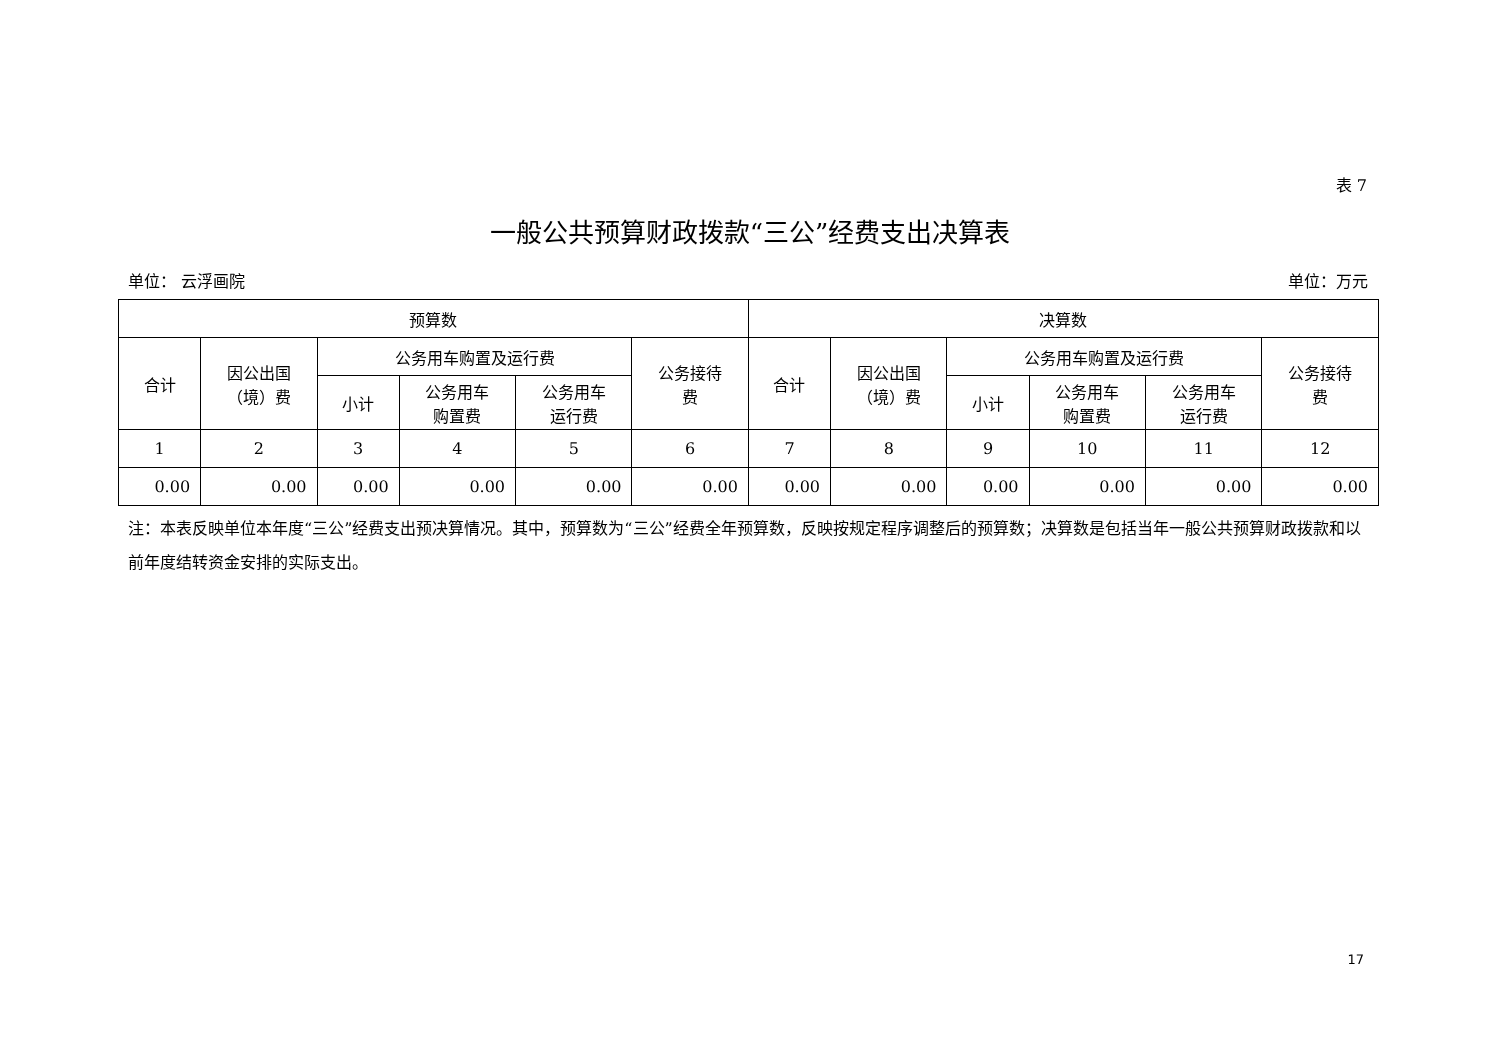表 7
一般公共预算财政拨款“三公”经费支出决算表
单位： 云浮画院 单位：万元
| 预算数 | | | | | | 决算数 | | | | | |
| --- | --- | --- | --- | --- | --- | --- | --- | --- | --- | --- | --- |
| 合计 | 因公出国 （境）费 | 公务用车购置及运行费 | | | 公务接待 费 | 合计 | 因公出国 （境）费 | 公务用车购置及运行费 | | | 公务接待 费 |
| | | 小计 | 公务用车 购置费 | 公务用车 运行费 | | | | 小计 | 公务用车 购置费 | 公务用车 运行费 | |
| 1 | 2 | 3 | 4 | 5 | 6 | 7 | 8 | 9 | 10 | 11 | 12 |
| 0.00 | 0.00 | 0.00 | 0.00 | 0.00 | 0.00 | 0.00 | 0.00 | 0.00 | 0.00 | 0.00 | 0.00 |
注：本表反映单位本年度“三公”经费支出预决算情况。其中，预算数为“三公”经费全年预算数，反映按规定程序调整后的预算数；决算数是包括当年一般公共预算财政拨款和以前年度结转资金安排的实际支出。
17